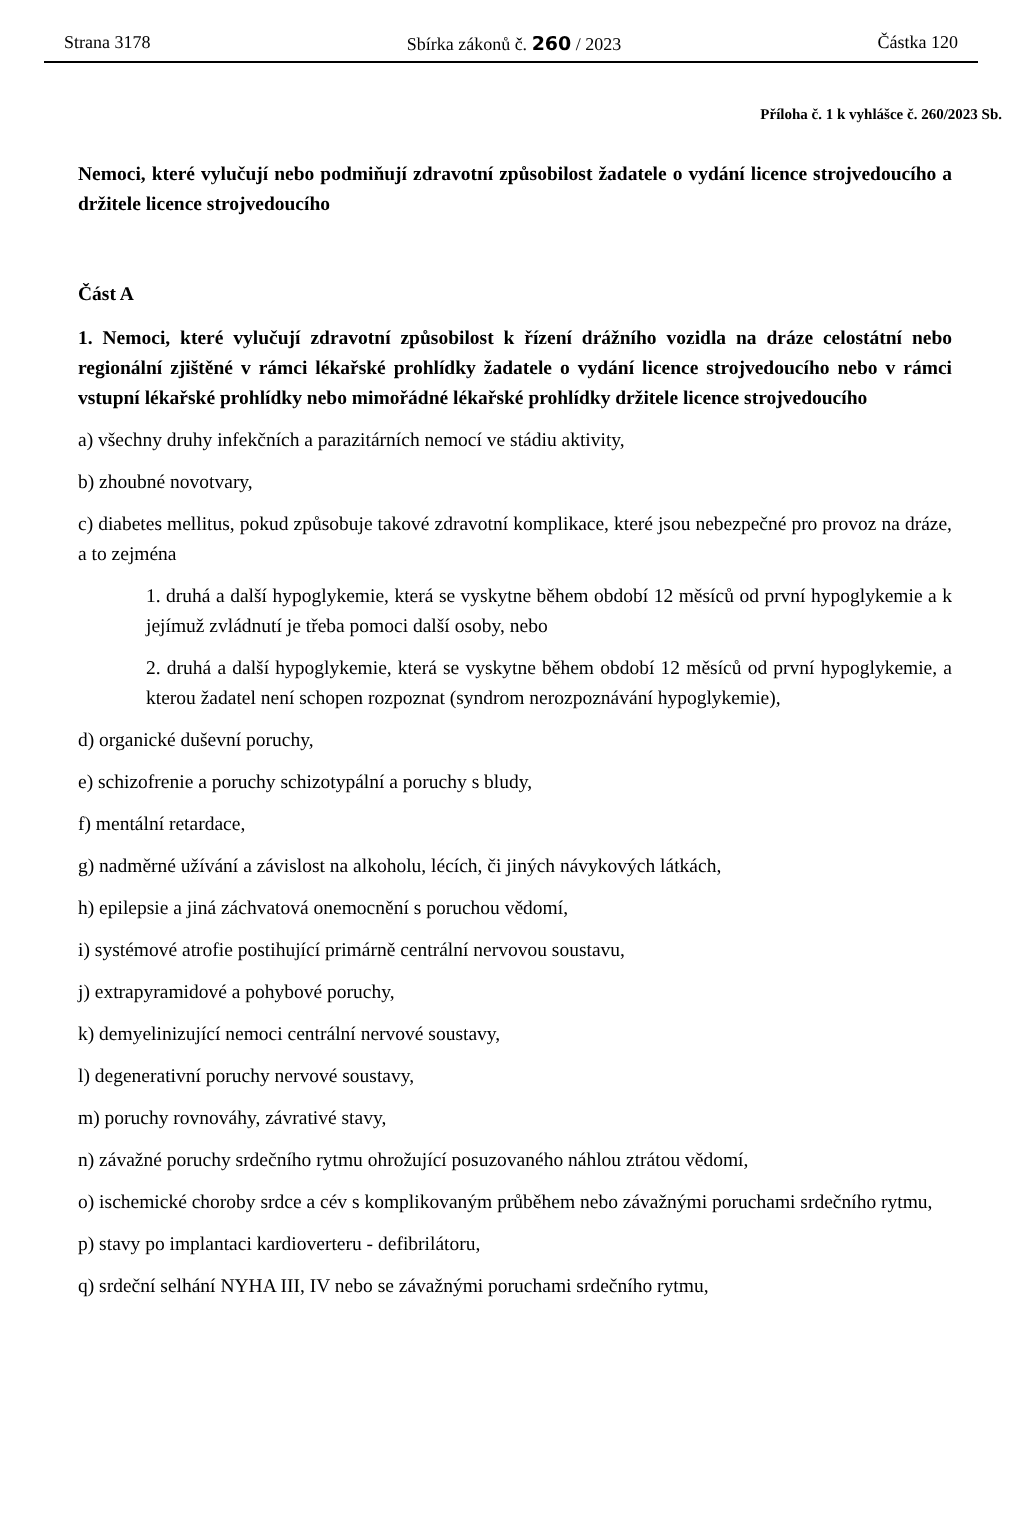Strana 3178 Sbírka zákonů č. 260 / 2023 Částka 120
Příloha č. 1 k vyhlášce č. 260/2023 Sb.
Nemoci, které vylučují nebo podmiňují zdravotní způsobilost žadatele o vydání licence strojvedoucího a držitele licence strojvedoucího
Část A
1. Nemoci, které vylučují zdravotní způsobilost k řízení drážního vozidla na dráze celostátní nebo regionální zjištěné v rámci lékařské prohlídky žadatele o vydání licence strojvedoucího nebo v rámci vstupní lékařské prohlídky nebo mimořádné lékařské prohlídky držitele licence strojvedoucího
a) všechny druhy infekčních a parazitárních nemocí ve stádiu aktivity,
b) zhoubné novotvary,
c) diabetes mellitus, pokud způsobuje takové zdravotní komplikace, které jsou nebezpečné pro provoz na dráze, a to zejména
1. druhá a další hypoglykemie, která se vyskytne během období 12 měsíců od první hypoglykemie a k jejímuž zvládnutí je třeba pomoci další osoby, nebo
2. druhá a další hypoglykemie, která se vyskytne během období 12 měsíců od první hypoglykemie, a kterou žadatel není schopen rozpoznat (syndrom nerozpoznávání hypoglykemie),
d) organické duševní poruchy,
e) schizofrenie a poruchy schizotypální a poruchy s bludy,
f) mentální retardace,
g) nadměrné užívání a závislost na alkoholu, lécích, či jiných návykových látkách,
h) epilepsie a jiná záchvatová onemocnění s poruchou vědomí,
i) systémové atrofie postihující primárně centrální nervovou soustavu,
j) extrapyramidové a pohybové poruchy,
k) demyelinizující nemoci centrální nervové soustavy,
l) degenerativní poruchy nervové soustavy,
m) poruchy rovnováhy, závrativé stavy,
n) závažné poruchy srdečního rytmu ohrožující posuzovaného náhlou ztrátou vědomí,
o) ischemické choroby srdce a cév s komplikovaným průběhem nebo závažnými poruchami srdečního rytmu,
p) stavy po implantaci kardioverteru - defibrilátoru,
q) srdeční selhání NYHA III, IV nebo se závažnými poruchami srdečního rytmu,